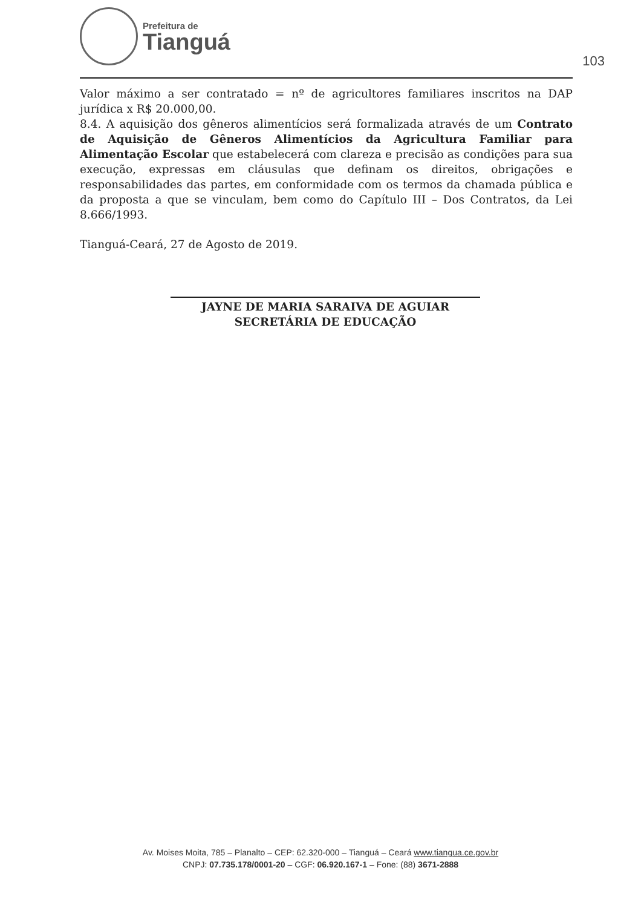Prefeitura de
Tianguá
103
Valor máximo a ser contratado = nº de agricultores familiares inscritos na DAP jurídica x R$ 20.000,00.
8.4. A aquisição dos gêneros alimentícios será formalizada através de um Contrato de Aquisição de Gêneros Alimentícios da Agricultura Familiar para Alimentação Escolar que estabelecerá com clareza e precisão as condições para sua execução, expressas em cláusulas que definam os direitos, obrigações e responsabilidades das partes, em conformidade com os termos da chamada pública e da proposta a que se vinculam, bem como do Capítulo III – Dos Contratos, da Lei 8.666/1993.
Tianguá-Ceará, 27 de Agosto de 2019.
JAYNE DE MARIA SARAIVA DE AGUIAR
SECRETÁRIA DE EDUCAÇÃO
Av. Moises Moita, 785 – Planalto – CEP: 62.320-000 – Tianguá – Ceará www.tiangua.ce.gov.br
CNPJ: 07.735.178/0001-20 – CGF: 06.920.167-1 – Fone: (88) 3671-2888